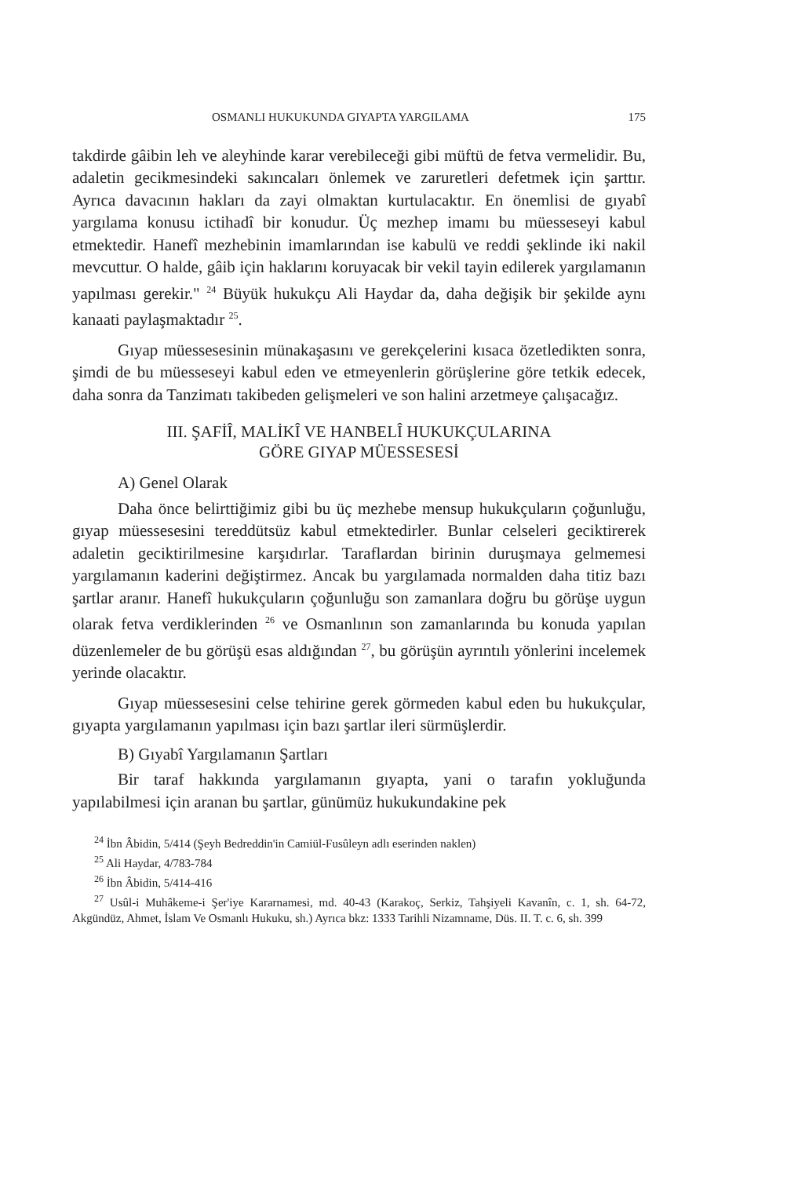OSMANLI HUKUKUNDA GIYAPTA YARGILAMA 175
takdirde gâibin leh ve aleyhinde karar verebileceği gibi müftü de fetva vermelidir. Bu, adaletin gecikmesindeki sakıncaları önlemek ve zaruretleri defetmek için şarttır. Ayrıca davacının hakları da zayi olmaktan kurtulacaktır. En önemlisi de gıyabî yargılama konusu ictihadî bir konudur. Üç mezhep imamı bu müesseseyi kabul etmektedir. Hanefî mezhebinin imamlarından ise kabulü ve reddi şeklinde iki nakil mevcuttur. O halde, gâib için haklarını koruyacak bir vekil tayin edilerek yargılamanın yapılması gerekir." <sup>24</sup> Büyük hukukçu Ali Haydar da, daha değişik bir şekilde aynı kanaati paylaşmaktadır <sup>25</sup>.
Gıyap müessesesinin münakaşasını ve gerekçelerini kısaca özetledikten sonra, şimdi de bu müesseseyi kabul eden ve etmeyenlerin görüşlerine göre tetkik edecek, daha sonra da Tanzimatı takibeden gelişmeleri ve son halini arzetmeye çalışacağız.
III. ŞAFİÎ, MALİKÎ VE HANBELÎ HUKUKÇULARINA
GÖRE GIYAP MÜESSESESİ
A) Genel Olarak
Daha önce belirttiğimiz gibi bu üç mezhebe mensup hukukçuların çoğunluğu, gıyap müessesesini tereddütsüz kabul etmektedirler. Bunlar celseleri geciktirerek adaletin geciktirilmesine karşıdırlar. Taraflardan birinin duruşmaya gelmemesi yargılamanın kaderini değiştirmez. Ancak bu yargılamada normalden daha titiz bazı şartlar aranır. Hanefî hukukçuların çoğunluğu son zamanlara doğru bu görüşe uygun olarak fetva verdiklerinden <sup>26</sup> ve Osmanlının son zamanlarında bu konuda yapılan düzenlemeler de bu görüşü esas aldığından <sup>27</sup>, bu görüşün ayrıntılı yönlerini incelemek yerinde olacaktır.
Gıyap müessesesini celse tehirine gerek görmeden kabul eden bu hukukçular, gıyapta yargılamanın yapılması için bazı şartlar ileri sürmüşlerdir.
B) Gıyabî Yargılamanın Şartları
Bir taraf hakkında yargılamanın gıyapta, yani o tarafın yokluğunda yapılabilmesi için aranan bu şartlar, günümüz hukukundakine pek
<sup>24</sup> İbn Âbidin, 5/414 (Şeyh Bedreddin'in Camiül-Fusûleyn adlı eserinden naklen)
<sup>25</sup> Ali Haydar, 4/783-784
<sup>26</sup> İbn Âbidin, 5/414-416
<sup>27</sup> Usûl-i Muhâkeme-i Şer'iye Kararnamesi, md. 40-43 (Karakoç, Serkiz, Tahşiyeli Kavanîn, c. 1, sh. 64-72, Akgündüz, Ahmet, İslam Ve Osmanlı Hukuku, sh.) Ayrıca bkz: 1333 Tarihli Nizamname, Düs. II. T. c. 6, sh. 399